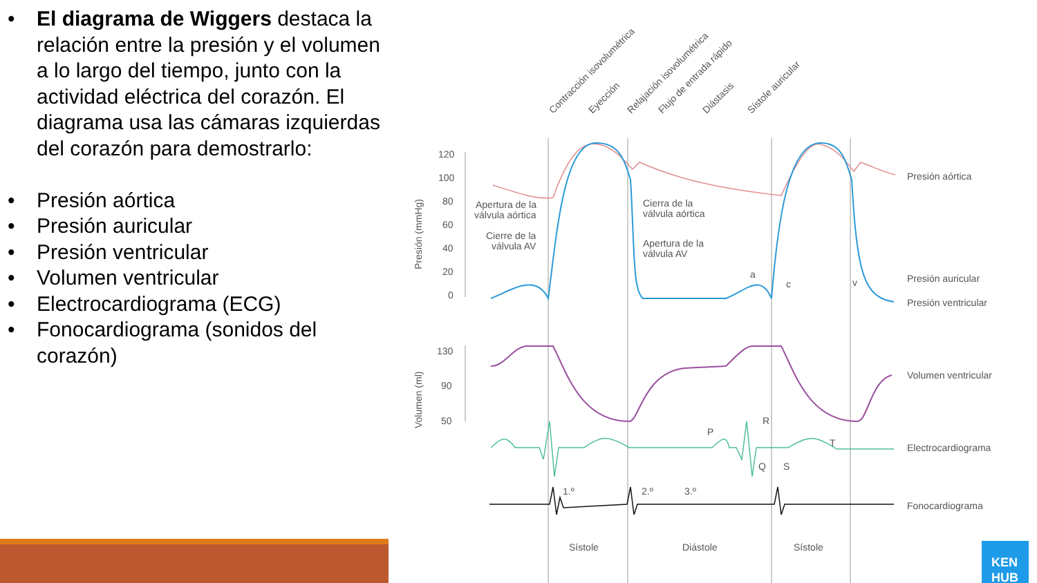• El diagrama de Wiggers destaca la relación entre la presión y el volumen a lo largo del tiempo, junto con la actividad eléctrica del corazón. El diagrama usa las cámaras izquierdas del corazón para demostrarlo:
• Presión aórtica
• Presión auricular
• Presión ventricular
• Volumen ventricular
• Electrocardiograma (ECG)
• Fonocardiograma (sonidos del corazón)
Presión aórtica
Presión auricular
Presión ventricular
Volumen ventricular
Electrocardiograma
Fonocardiograma
Sístole
Diástole
Sístole
Apertura de la
válvula aórtica
Cierre de la
válvula AV
Cierra de la
válvula aórtica
Apertura de la
válvula AV
120
100
80
60
40
20
0
130
90
50
1.º
2.º
3.º
a
c
v
P
R
Q
S
T
Presión (mmHg)
Volumen (ml)
Contracción isovolumétrica
Eyección
Relajación isovolumétrica
Flujo de entrada rápido
Diástasis
Sístole auricular
KEN
HUB